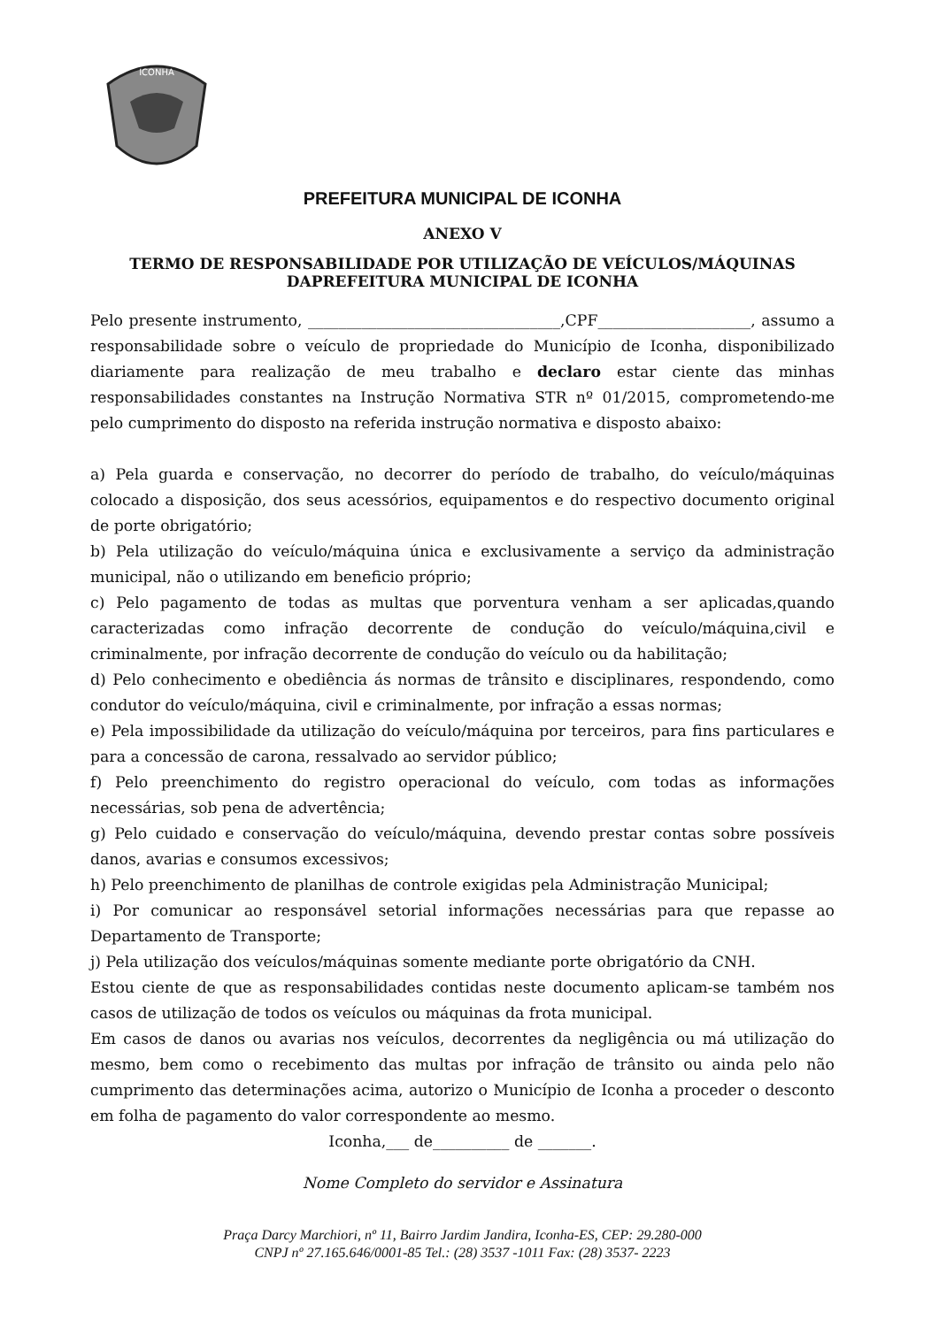ICONHA
PREFEITURA MUNICIPAL DE ICONHA
ANEXO V
TERMO DE RESPONSABILIDADE POR UTILIZAÇÃO DE VEÍCULOS/MÁQUINAS DAPREFEITURA MUNICIPAL DE ICONHA
Pelo presente instrumento, _________________________________,CPF____________________, assumo a responsabilidade sobre o veículo de propriedade do Município de Iconha, disponibilizado diariamente para realização de meu trabalho e declaro estar ciente das minhas responsabilidades constantes na Instrução Normativa STR nº 01/2015, comprometendo-me pelo cumprimento do disposto na referida instrução normativa e disposto abaixo:
a) Pela guarda e conservação, no decorrer do período de trabalho, do veículo/máquinas colocado a disposição, dos seus acessórios, equipamentos e do respectivo documento original de porte obrigatório;
b) Pela utilização do veículo/máquina única e exclusivamente a serviço da administração municipal, não o utilizando em beneficio próprio;
c) Pelo pagamento de todas as multas que porventura venham a ser aplicadas,quando caracterizadas como infração decorrente de condução do veículo/máquina,civil e criminalmente, por infração decorrente de condução do veículo ou da habilitação;
d) Pelo conhecimento e obediência ás normas de trânsito e disciplinares, respondendo, como condutor do veículo/máquina, civil e criminalmente, por infração a essas normas;
e) Pela impossibilidade da utilização do veículo/máquina por terceiros, para fins particulares e para a concessão de carona, ressalvado ao servidor público;
f) Pelo preenchimento do registro operacional do veículo, com todas as informações necessárias, sob pena de advertência;
g) Pelo cuidado e conservação do veículo/máquina, devendo prestar contas sobre possíveis danos, avarias e consumos excessivos;
h) Pelo preenchimento de planilhas de controle exigidas pela Administração Municipal;
i) Por comunicar ao responsável setorial informações necessárias para que repasse ao Departamento de Transporte;
j) Pela utilização dos veículos/máquinas somente mediante porte obrigatório da CNH.
Estou ciente de que as responsabilidades contidas neste documento aplicam-se também nos casos de utilização de todos os veículos ou máquinas da frota municipal.
Em casos de danos ou avarias nos veículos, decorrentes da negligência ou má utilização do mesmo, bem como o recebimento das multas por infração de trânsito ou ainda pelo não cumprimento das determinações acima, autorizo o Município de Iconha a proceder o desconto em folha de pagamento do valor correspondente ao mesmo.
Iconha,___ de__________ de _______.
Nome Completo do servidor e Assinatura
Praça Darcy Marchiori, nº 11, Bairro Jardim Jandira, Iconha-ES, CEP: 29.280-000
CNPJ nº 27.165.646/0001-85 Tel.: (28) 3537 -1011 Fax: (28) 3537- 2223